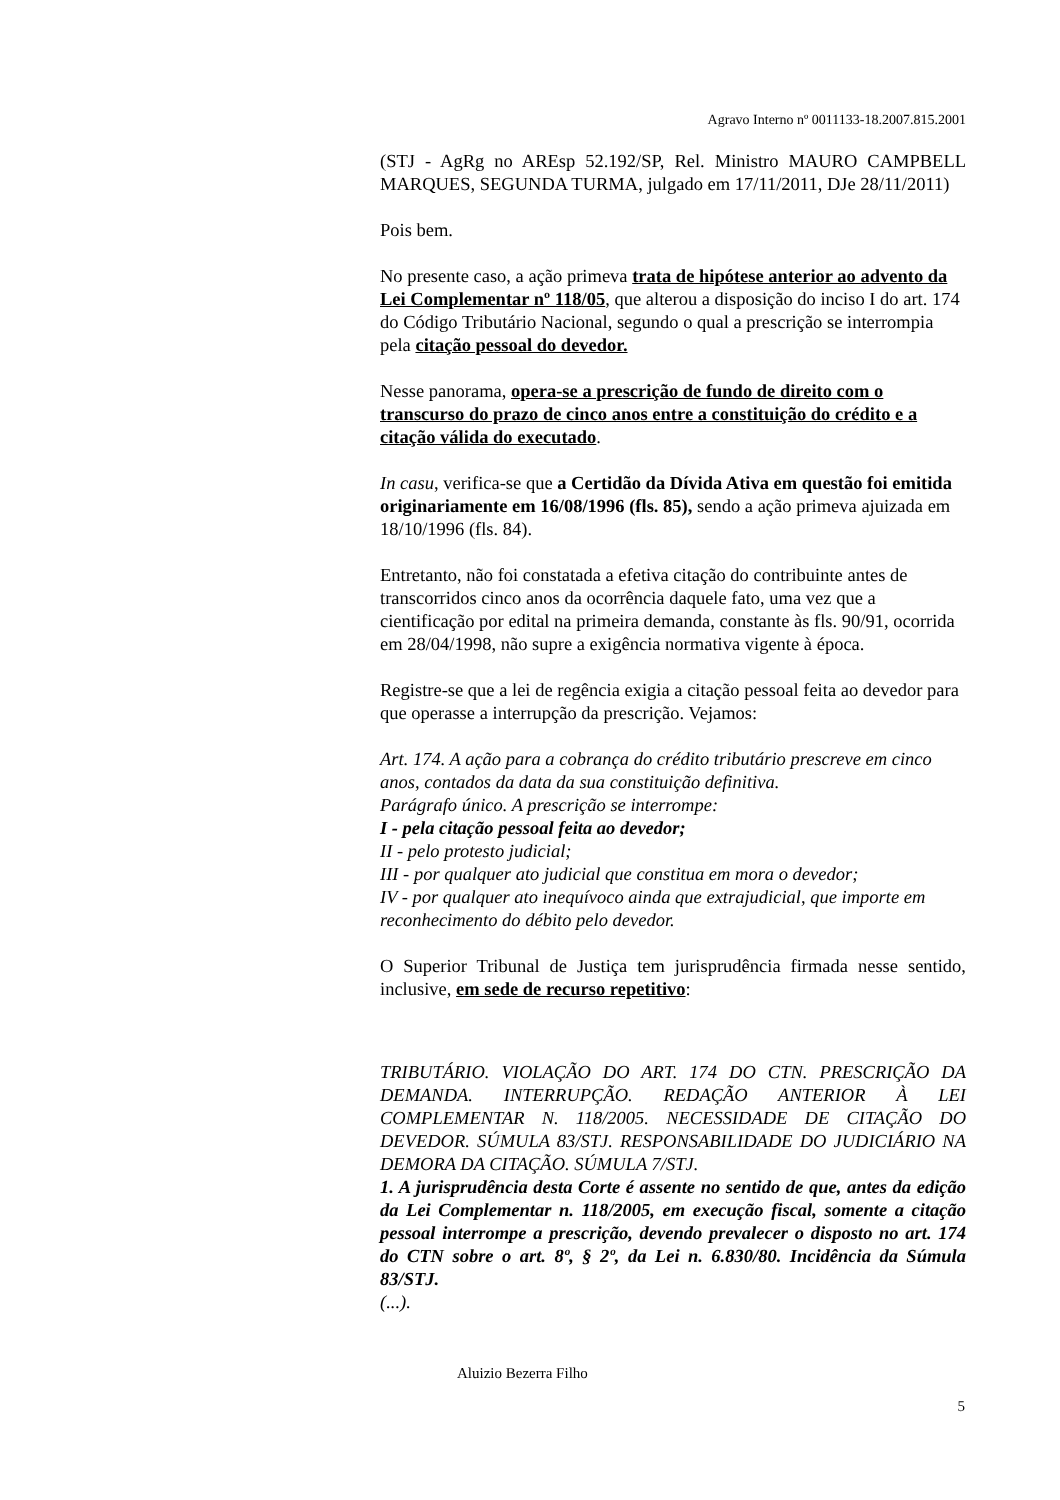Agravo Interno nº 0011133-18.2007.815.2001
(STJ - AgRg no AREsp 52.192/SP, Rel. Ministro MAURO CAMPBELL MARQUES, SEGUNDA TURMA, julgado em 17/11/2011, DJe 28/11/2011)
Pois bem.
No presente caso, a ação primeva trata de hipótese anterior ao advento da Lei Complementar nº 118/05, que alterou a disposição do inciso I do art. 174 do Código Tributário Nacional, segundo o qual a prescrição se interrompia pela citação pessoal do devedor.
Nesse panorama, opera-se a prescrição de fundo de direito com o transcurso do prazo de cinco anos entre a constituição do crédito e a citação válida do executado.
In casu, verifica-se que a Certidão da Dívida Ativa em questão foi emitida originariamente em 16/08/1996 (fls. 85), sendo a ação primeva ajuizada em 18/10/1996 (fls. 84).
Entretanto, não foi constatada a efetiva citação do contribuinte antes de transcorridos cinco anos da ocorrência daquele fato, uma vez que a cientificação por edital na primeira demanda, constante às fls. 90/91, ocorrida em 28/04/1998, não supre a exigência normativa vigente à época.
Registre-se que a lei de regência exigia a citação pessoal feita ao devedor para que operasse a interrupção da prescrição. Vejamos:
Art. 174. A ação para a cobrança do crédito tributário prescreve em cinco anos, contados da data da sua constituição definitiva.
Parágrafo único. A prescrição se interrompe:
I - pela citação pessoal feita ao devedor;
II - pelo protesto judicial;
III - por qualquer ato judicial que constitua em mora o devedor;
IV - por qualquer ato inequívoco ainda que extrajudicial, que importe em reconhecimento do débito pelo devedor.
O Superior Tribunal de Justiça tem jurisprudência firmada nesse sentido, inclusive, em sede de recurso repetitivo:
TRIBUTÁRIO. VIOLAÇÃO DO ART. 174 DO CTN. PRESCRIÇÃO DA DEMANDA. INTERRUPÇÃO. REDAÇÃO ANTERIOR À LEI COMPLEMENTAR N. 118/2005. NECESSIDADE DE CITAÇÃO DO DEVEDOR. SÚMULA 83/STJ. RESPONSABILIDADE DO JUDICIÁRIO NA DEMORA DA CITAÇÃO. SÚMULA 7/STJ.
1. A jurisprudência desta Corte é assente no sentido de que, antes da edição da Lei Complementar n. 118/2005, em execução fiscal, somente a citação pessoal interrompe a prescrição, devendo prevalecer o disposto no art. 174 do CTN sobre o art. 8º, § 2º, da Lei n. 6.830/80. Incidência da Súmula 83/STJ.
(...).
Aluizio Bezerra Filho
5